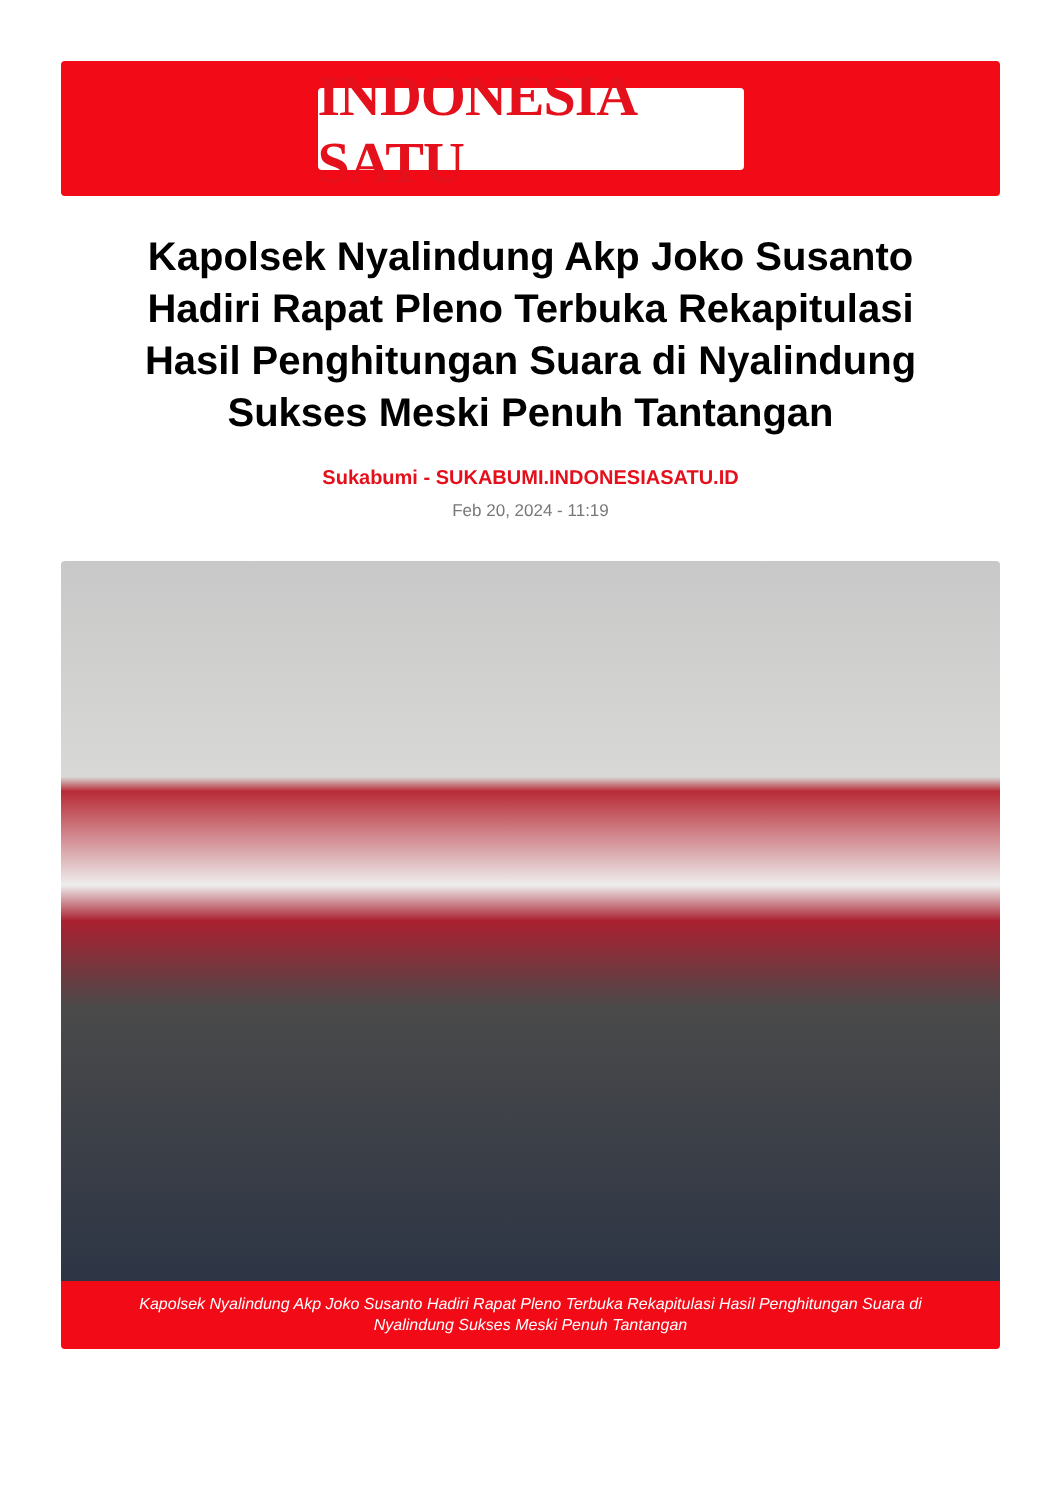INDONESIA SATU
Kapolsek Nyalindung Akp Joko Susanto Hadiri Rapat Pleno Terbuka Rekapitulasi Hasil Penghitungan Suara di Nyalindung Sukses Meski Penuh Tantangan
Sukabumi - SUKABUMI.INDONESIASATU.ID
Feb 20, 2024 - 11:19
Kapolsek Nyalindung Akp Joko Susanto Hadiri Rapat Pleno Terbuka Rekapitulasi Hasil Penghitungan Suara di Nyalindung Sukses Meski Penuh Tantangan